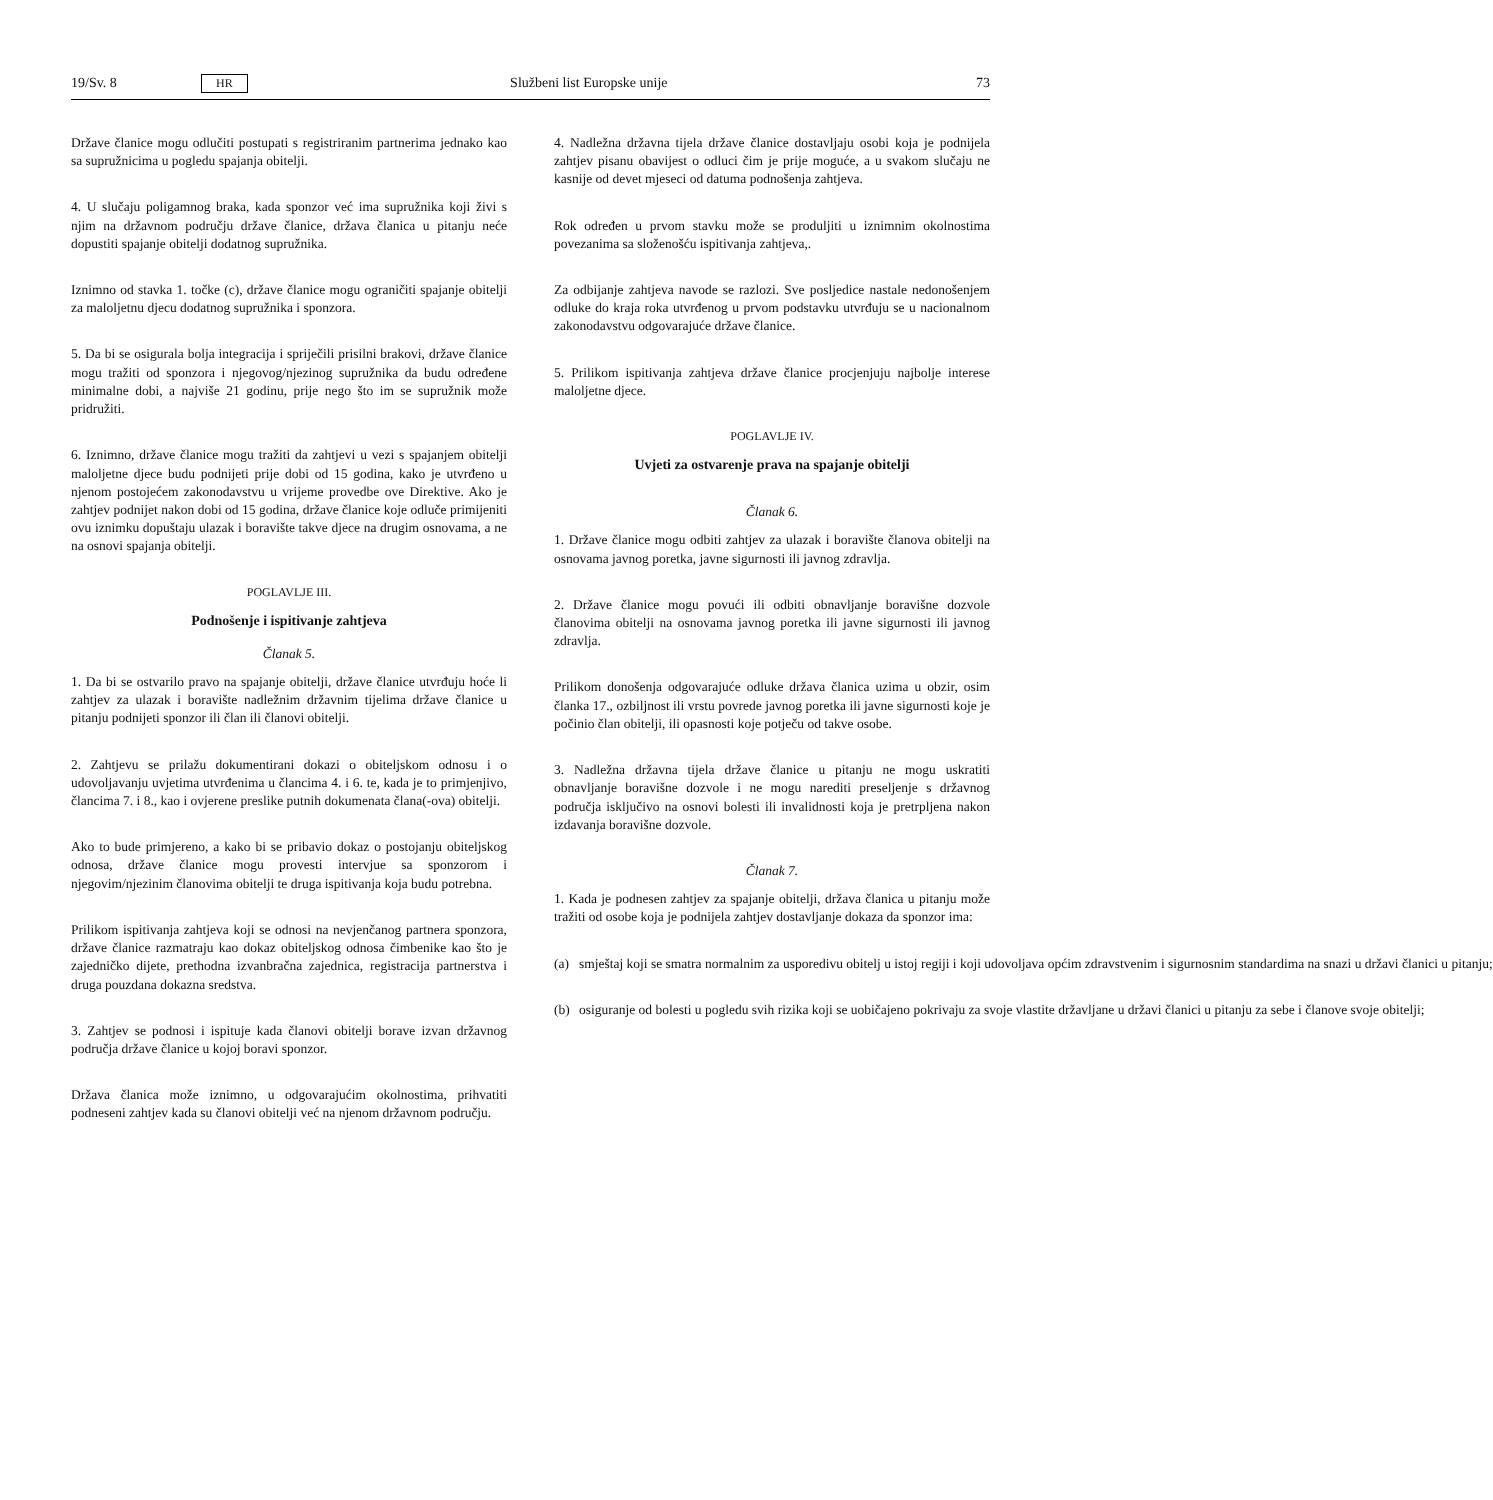19/Sv. 8
HR
Službeni list Europske unije 73
Države članice mogu odlučiti postupati s registriranim partnerima jednako kao sa supružnicima u pogledu spajanja obitelji.
4. U slučaju poligamnog braka, kada sponzor već ima supružnika koji živi s njim na državnom području države članice, država članica u pitanju neće dopustiti spajanje obitelji dodatnog supružnika.
Iznimno od stavka 1. točke (c), države članice mogu ograničiti spajanje obitelji za maloljetnu djecu dodatnog supružnika i sponzora.
5. Da bi se osigurala bolja integracija i spriječili prisilni brakovi, države članice mogu tražiti od sponzora i njegovog/njezinog supružnika da budu određene minimalne dobi, a najviše 21 godinu, prije nego što im se supružnik može pridružiti.
6. Iznimno, države članice mogu tražiti da zahtjevi u vezi s spajanjem obitelji maloljetne djece budu podnijeti prije dobi od 15 godina, kako je utvrđeno u njenom postojećem zakonodavstvu u vrijeme provedbe ove Direktive. Ako je zahtjev podnijet nakon dobi od 15 godina, države članice koje odluče primijeniti ovu iznimku dopuštaju ulazak i boravište takve djece na drugim osnovama, a ne na osnovi spajanja obitelji.
POGLAVLJE III.
Podnošenje i ispitivanje zahtjeva
Članak 5.
1. Da bi se ostvarilo pravo na spajanje obitelji, države članice utvrđuju hoće li zahtjev za ulazak i boravište nadležnim državnim tijelima države članice u pitanju podnijeti sponzor ili član ili članovi obitelji.
2. Zahtjevu se prilažu dokumentirani dokazi o obiteljskom odnosu i o udovoljavanju uvjetima utvrđenima u člancima 4. i 6. te, kada je to primjenjivo, člancima 7. i 8., kao i ovjerene preslike putnih dokumenata člana(-ova) obitelji.
Ako to bude primjereno, a kako bi se pribavio dokaz o postojanju obiteljskog odnosa, države članice mogu provesti intervjue sa sponzorom i njegovim/njezinim članovima obitelji te druga ispitivanja koja budu potrebna.
Prilikom ispitivanja zahtjeva koji se odnosi na nevjenčanog partnera sponzora, države članice razmatraju kao dokaz obiteljskog odnosa čimbenike kao što je zajedničko dijete, prethodna izvanbračna zajednica, registracija partnerstva i druga pouzdana dokazna sredstva.
3. Zahtjev se podnosi i ispituje kada članovi obitelji borave izvan državnog područja države članice u kojoj boravi sponzor.
Država članica može iznimno, u odgovarajućim okolnostima, prihvatiti podneseni zahtjev kada su članovi obitelji već na njenom državnom području.
4. Nadležna državna tijela države članice dostavljaju osobi koja je podnijela zahtjev pisanu obavijest o odluci čim je prije moguće, a u svakom slučaju ne kasnije od devet mjeseci od datuma podnošenja zahtjeva.
Rok određen u prvom stavku može se produljiti u iznimnim okolnostima povezanima sa složenošću ispitivanja zahtjeva,.
Za odbijanje zahtjeva navode se razlozi. Sve posljedice nastale nedonošenjem odluke do kraja roka utvrđenog u prvom podstavku utvrđuju se u nacionalnom zakonodavstvu odgovarajuće države članice.
5. Prilikom ispitivanja zahtjeva države članice procjenjuju najbolje interese maloljetne djece.
POGLAVLJE IV.
Uvjeti za ostvarenje prava na spajanje obitelji
Članak 6.
1. Države članice mogu odbiti zahtjev za ulazak i boravište članova obitelji na osnovama javnog poretka, javne sigurnosti ili javnog zdravlja.
2. Države članice mogu povući ili odbiti obnavljanje boravišne dozvole članovima obitelji na osnovama javnog poretka ili javne sigurnosti ili javnog zdravlja.
Prilikom donošenja odgovarajuće odluke država članica uzima u obzir, osim članka 17., ozbiljnost ili vrstu povrede javnog poretka ili javne sigurnosti koje je počinio član obitelji, ili opasnosti koje potječu od takve osobe.
3. Nadležna državna tijela države članice u pitanju ne mogu uskratiti obnavljanje boravišne dozvole i ne mogu narediti preseljenje s državnog područja isključivo na osnovi bolesti ili invalidnosti koja je pretrpljena nakon izdavanja boravišne dozvole.
Članak 7.
1. Kada je podnesen zahtjev za spajanje obitelji, država članica u pitanju može tražiti od osobe koja je podnijela zahtjev dostavljanje dokaza da sponzor ima:
(a) smještaj koji se smatra normalnim za usporedivu obitelj u istoj regiji i koji udovoljava općim zdravstvenim i sigurnosnim standardima na snazi u državi članici u pitanju;
(b) osiguranje od bolesti u pogledu svih rizika koji se uobičajeno pokrivaju za svoje vlastite državljane u državi članici u pitanju za sebe i članove svoje obitelji;